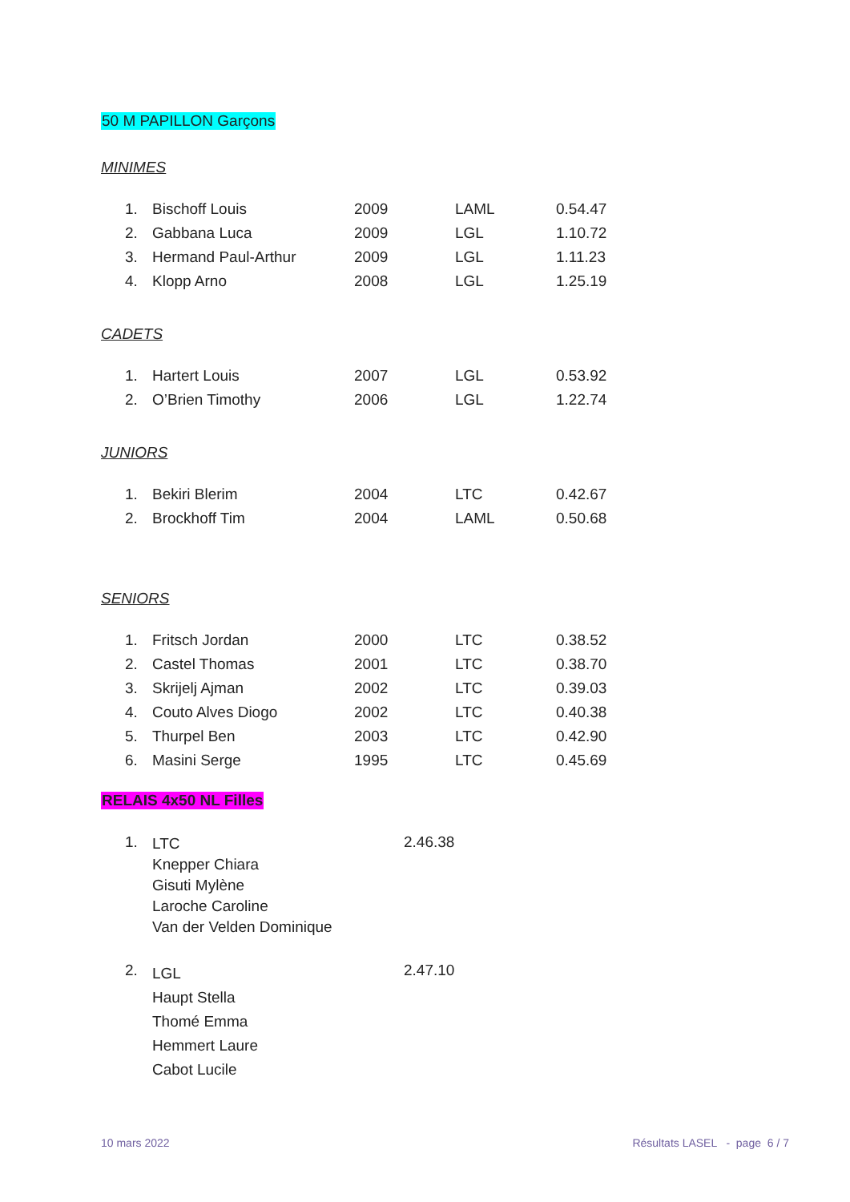50 M PAPILLON Garçons
MINIMES
| 1. | Bischoff Louis | 2009 | LAML | 0.54.47 |
| 2. | Gabbana Luca | 2009 | LGL | 1.10.72 |
| 3. | Hermand Paul-Arthur | 2009 | LGL | 1.11.23 |
| 4. | Klopp Arno | 2008 | LGL | 1.25.19 |
CADETS
| 1. | Hartert Louis | 2007 | LGL | 0.53.92 |
| 2. | O’Brien Timothy | 2006 | LGL | 1.22.74 |
JUNIORS
| 1. | Bekiri Blerim | 2004 | LTC | 0.42.67 |
| 2. | Brockhoff Tim | 2004 | LAML | 0.50.68 |
SENIORS
| 1. | Fritsch Jordan | 2000 | LTC | 0.38.52 |
| 2. | Castel Thomas | 2001 | LTC | 0.38.70 |
| 3. | Skrijelj Ajman | 2002 | LTC | 0.39.03 |
| 4. | Couto Alves Diogo | 2002 | LTC | 0.40.38 |
| 5. | Thurpel Ben | 2003 | LTC | 0.42.90 |
| 6. | Masini Serge | 1995 | LTC | 0.45.69 |
RELAIS 4x50 NL Filles
| 1. | LTC Knepper Chiara Gisuti Mylène Laroche Caroline Van der Velden Dominique | 2.46.38 |
| 2. | LGL Haupt Stella Thomé Emma Hemmert Laure Cabot Lucile | 2.47.10 |
10 mars 2022 Résultats LASEL - page 6 / 7